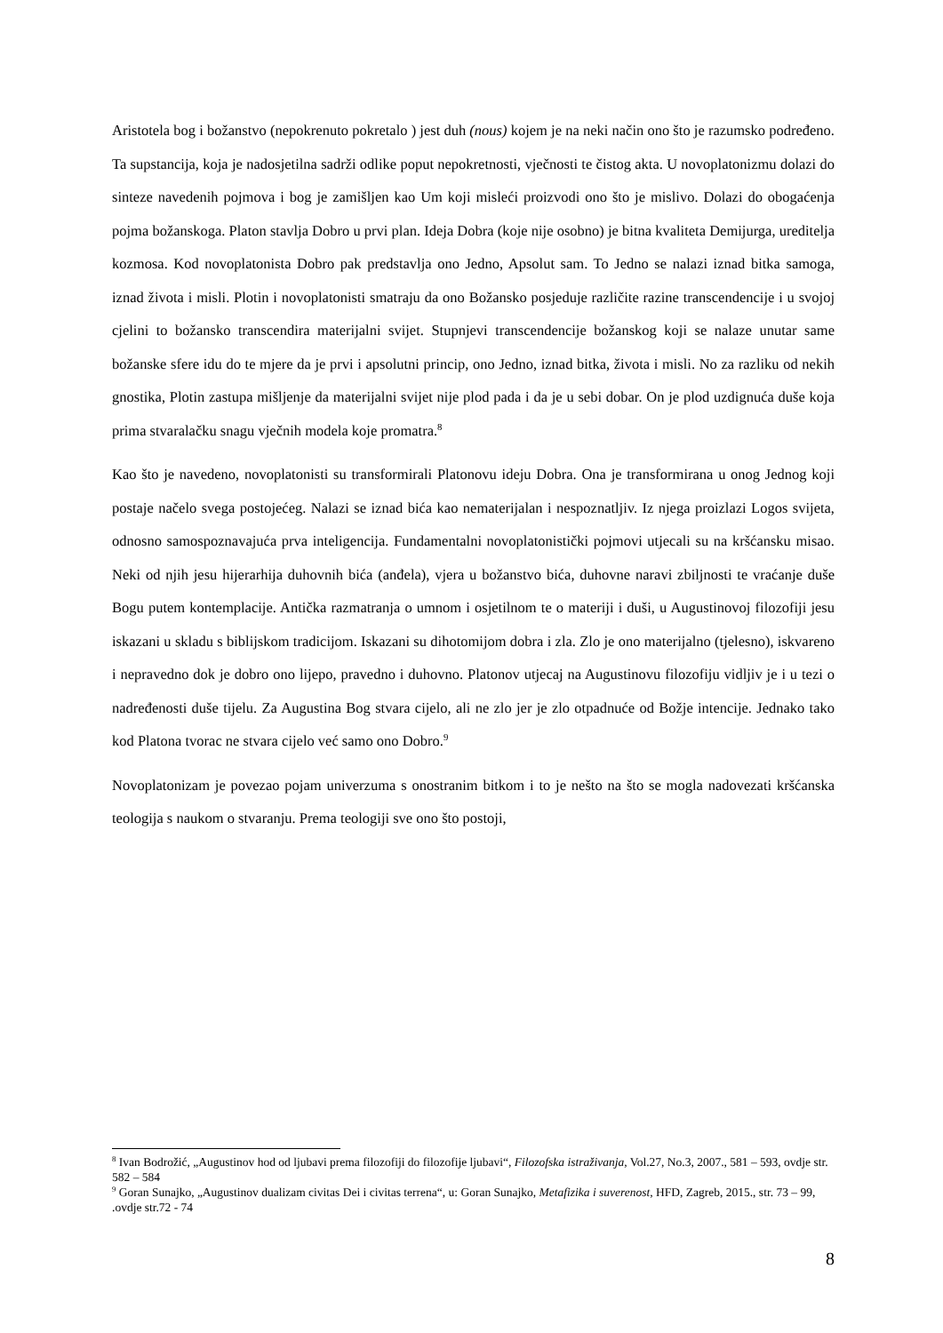Aristotela bog i božanstvo (nepokrenuto pokretalo ) jest duh (nous) kojem je na neki način ono što je razumsko podređeno. Ta supstancija, koja je nadosjetilna sadrži odlike poput nepokretnosti, vječnosti te čistog akta. U novoplatonizmu dolazi do sinteze navedenih pojmova i bog je zamišljen kao Um koji misleći proizvodi ono što je mislivo. Dolazi do obogaćenja pojma božanskoga. Platon stavlja Dobro u prvi plan. Ideja Dobra (koje nije osobno) je bitna kvaliteta Demijurga, ureditelja kozmosa. Kod novoplatonista Dobro pak predstavlja ono Jedno, Apsolut sam. To Jedno se nalazi iznad bitka samoga, iznad života i misli. Plotin i novoplatonisti smatraju da ono Božansko posjeduje različite razine transcendencije i u svojoj cjelini to božansko transcendira materijalni svijet. Stupnjevi transcendencije božanskog koji se nalaze unutar same božanske sfere idu do te mjere da je prvi i apsolutni princip, ono Jedno, iznad bitka, života i misli. No za razliku od nekih gnostika, Plotin zastupa mišljenje da materijalni svijet nije plod pada i da je u sebi dobar. On je plod uzdignuća duše koja prima stvaralačku snagu vječnih modela koje promatra.<sup>8</sup>
Kao što je navedeno, novoplatonisti su transformirali Platonovu ideju Dobra. Ona je transformirana u onog Jednog koji postaje načelo svega postojećeg. Nalazi se iznad bića kao nematerijalan i nespoznatljiv. Iz njega proizlazi Logos svijeta, odnosno samospoznavajuća prva inteligencija. Fundamentalni novoplatonistički pojmovi utjecali su na kršćansku misao. Neki od njih jesu hijerarhija duhovnih bića (anđela), vjera u božanstvo bića, duhovne naravi zbiljnosti te vraćanje duše Bogu putem kontemplacije. Antička razmatranja o umnom i osjetilnom te o materiji i duši, u Augustinovoj filozofiji jesu iskazani u skladu s biblijskom tradicijom. Iskazani su dihotomijom dobra i zla. Zlo je ono materijalno (tjelesno), iskvareno i nepravedno dok je dobro ono lijepo, pravedno i duhovno. Platonov utjecaj na Augustinovu filozofiju vidljiv je i u tezi o nadređenosti duše tijelu. Za Augustina Bog stvara cijelo, ali ne zlo jer je zlo otpadnuće od Božje intencije. Jednako tako kod Platona tvorac ne stvara cijelo već samo ono Dobro.<sup>9</sup>
Novoplatonizam je povezao pojam univerzuma s onostranim bitkom i to je nešto na što se mogla nadovezati kršćanska teologija s naukom o stvaranju. Prema teologiji sve ono što postoji,
<sup>8</sup> Ivan Bodrožić, „Augustinov hod od ljubavi prema filozofiji do filozofije ljubavi“, Filozofska istraživanja, Vol.27, No.3, 2007., 581 – 593, ovdje str. 582 – 584
<sup>9</sup> Goran Sunajko, „Augustinov dualizam civitas Dei i civitas terrena“, u: Goran Sunajko, Metafizika i suverenost, HFD, Zagreb, 2015., str. 73 – 99, .ovdje str.72 - 74
8